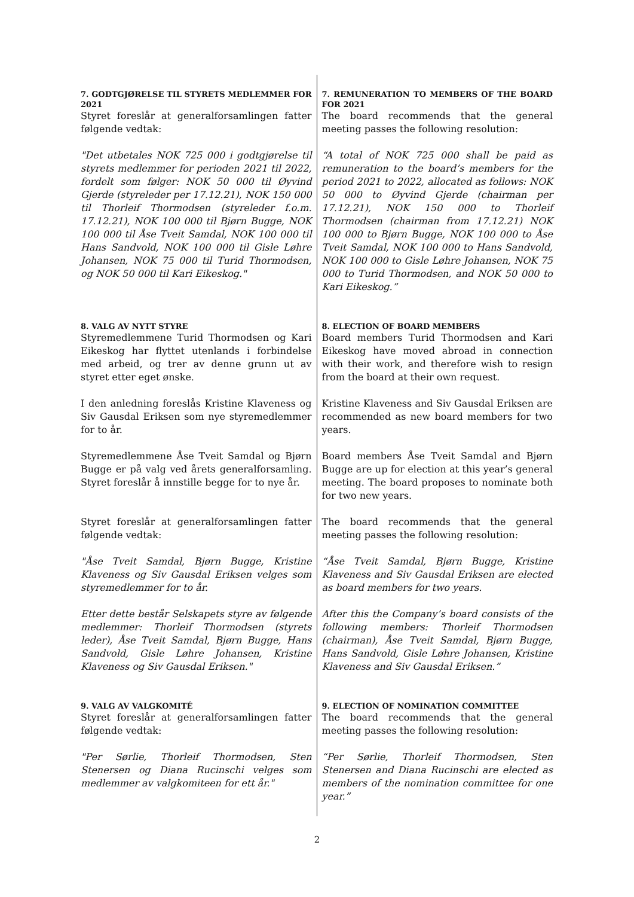| 7. GODTGJØRELSE TIL STYRETS MEDLEMMER FOR 2021 Styret foreslår at generalforsamlingen fatter følgende vedtak: | 7. REMUNERATION TO MEMBERS OF THE BOARD FOR 2021 The board recommends that the general meeting passes the following resolution: |
| "Det utbetales NOK 725 000 i godtgjørelse til styrets medlemmer for perioden 2021 til 2022, fordelt som følger: NOK 50 000 til Øyvind Gjerde (styreleder per 17.12.21), NOK 150 000 til Thorleif Thormodsen (styreleder f.o.m. 17.12.21), NOK 100 000 til Bjørn Bugge, NOK 100 000 til Åse Tveit Samdal, NOK 100 000 til Hans Sandvold, NOK 100 000 til Gisle Løhre Johansen, NOK 75 000 til Turid Thormodsen, og NOK 50 000 til Kari Eikeskog." | “A total of NOK 725 000 shall be paid as remuneration to the board’s members for the period 2021 to 2022, allocated as follows: NOK 50 000 to Øyvind Gjerde (chairman per 17.12.21), NOK 150 000 to Thorleif Thormodsen (chairman from 17.12.21) NOK 100 000 to Bjørn Bugge, NOK 100 000 to Åse Tveit Samdal, NOK 100 000 to Hans Sandvold, NOK 100 000 to Gisle Løhre Johansen, NOK 75 000 to Turid Thormodsen, and NOK 50 000 to Kari Eikeskog.” |
| 8. VALG AV NYTT STYRE Styremedlemmene Turid Thormodsen og Kari Eikeskog har flyttet utenlands i forbindelse med arbeid, og trer av denne grunn ut av styret etter eget ønske. | 8. ELECTION OF BOARD MEMBERS Board members Turid Thormodsen and Kari Eikeskog have moved abroad in connection with their work, and therefore wish to resign from the board at their own request. |
| I den anledning foreslås Kristine Klaveness og Siv Gausdal Eriksen som nye styremedlemmer for to år. | Kristine Klaveness and Siv Gausdal Eriksen are recommended as new board members for two years. |
| Styremedlemmene Åse Tveit Samdal og Bjørn Bugge er på valg ved årets generalforsamling. Styret foreslår å innstille begge for to nye år. | Board members Åse Tveit Samdal and Bjørn Bugge are up for election at this year’s general meeting. The board proposes to nominate both for two new years. |
| Styret foreslår at generalforsamlingen fatter følgende vedtak: | The board recommends that the general meeting passes the following resolution: |
| "Åse Tveit Samdal, Bjørn Bugge, Kristine Klaveness og Siv Gausdal Eriksen velges som styremedlemmer for to år. | “Åse Tveit Samdal, Bjørn Bugge, Kristine Klaveness and Siv Gausdal Eriksen are elected as board members for two years. |
| Etter dette består Selskapets styre av følgende medlemmer: Thorleif Thormodsen (styrets leder), Åse Tveit Samdal, Bjørn Bugge, Hans Sandvold, Gisle Løhre Johansen, Kristine Klaveness og Siv Gausdal Eriksen." | After this the Company’s board consists of the following members: Thorleif Thormodsen (chairman), Åse Tveit Samdal, Bjørn Bugge, Hans Sandvold, Gisle Løhre Johansen, Kristine Klaveness and Siv Gausdal Eriksen.” |
| 9. VALG AV VALGKOMITÉ Styret foreslår at generalforsamlingen fatter følgende vedtak: | 9. ELECTION OF NOMINATION COMMITTEE The board recommends that the general meeting passes the following resolution: |
| "Per Sørlie, Thorleif Thormodsen, Sten Stenersen og Diana Rucinschi velges som medlemmer av valgkomiteen for ett år." | “Per Sørlie, Thorleif Thormodsen, Sten Stenersen and Diana Rucinschi are elected as members of the nomination committee for one year.” |
2